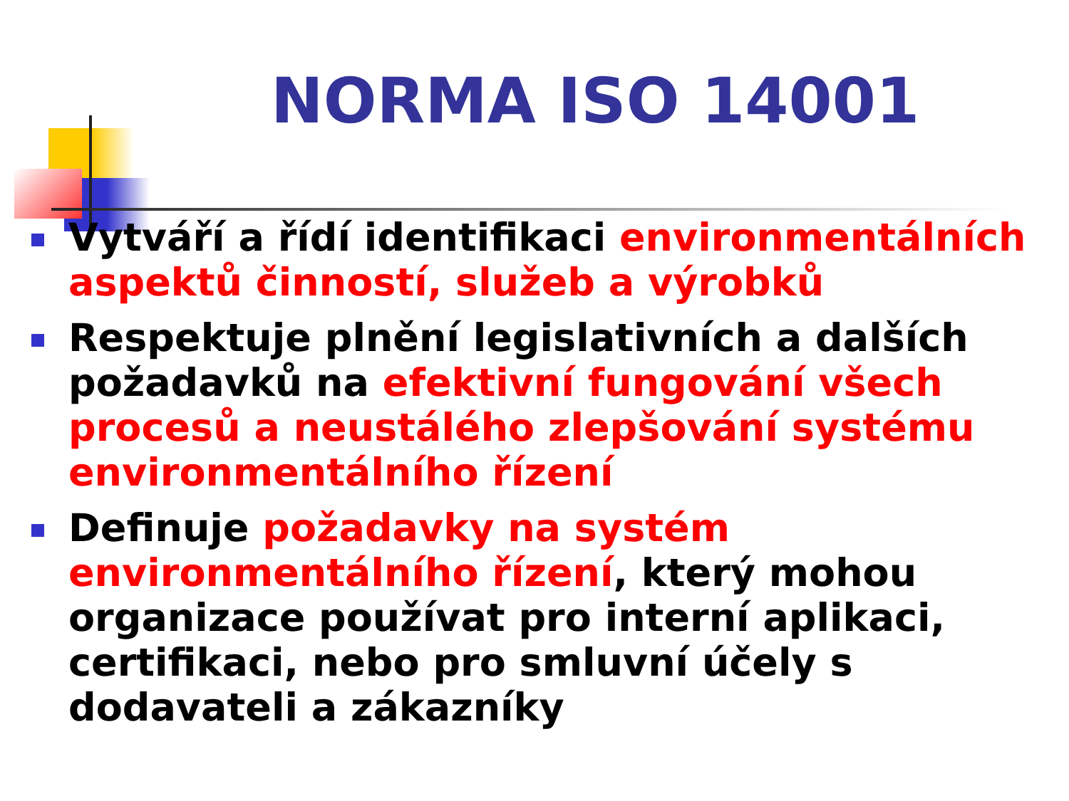NORMA ISO 14001
Vytváří a řídí identifikaci environmentálních aspektů činností, služeb a výrobků
Respektuje plnění legislativních a dalších požadavků na efektivní fungování všech procesů a neustálého zlepšování systému environmentálního řízení
Definuje požadavky na systém environmentálního řízení, který mohou organizace používat pro interní aplikaci, certifikaci, nebo pro smluvní účely s dodavateli a zákazníky